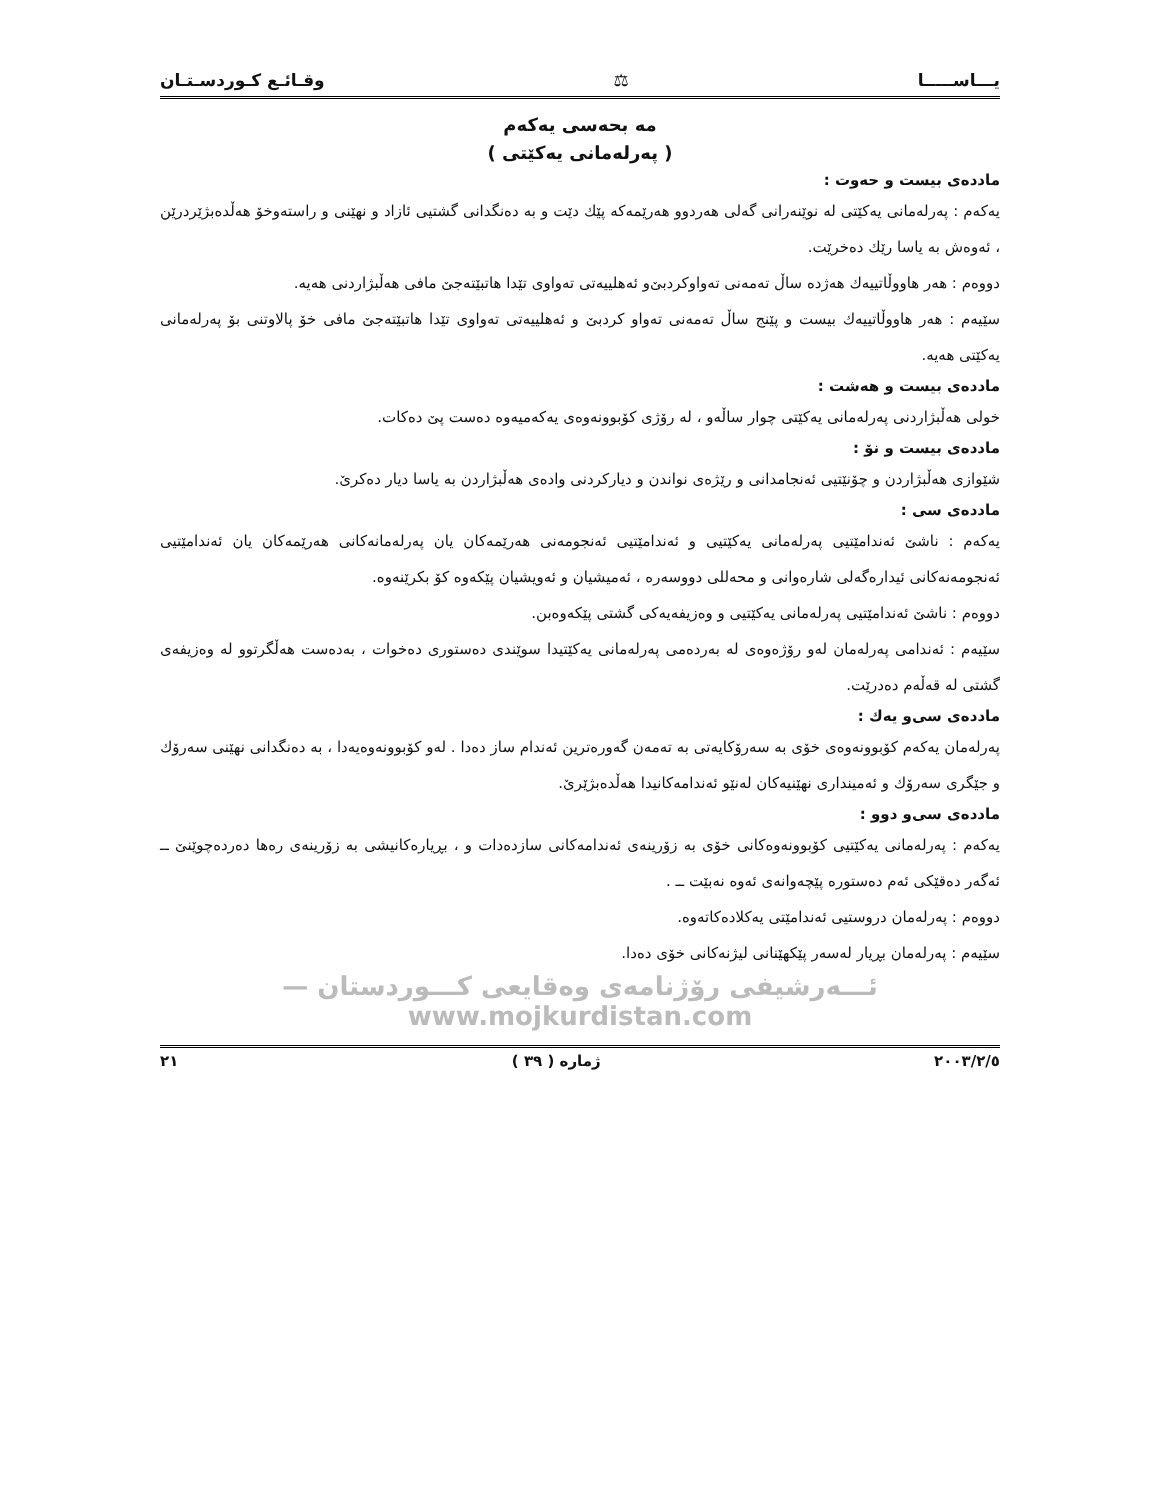يـــاســـــا ⚖ وقـائـع كـوردسـتـان
مه بحه‌سی یه‌که‌م
( په‌رله‌مانی یه‌کێتی )
مادده‌ی بیست و حه‌وت :
یه‌كه‌م : په‌رله‌مانی یه‌كێتی له‌ نوێنه‌رانی گه‌لی هه‌ردوو هه‌رێمه‌كه‌ پێك دێت و به‌ ده‌نگدانی گشتیی ئازاد و نهێنی و راسته‌وخۆ هه‌ڵده‌بژێردرێن ، ئه‌وه‌ش به‌ یاسا رێك ده‌خرێت.
دووه‌م : هه‌ر هاووڵاتییه‌ك هه‌ژده‌ ساڵ ته‌مه‌نی ته‌واوكردبێ‌و ئه‌هلییه‌تی ته‌واوی تێدا هاتبێته‌جێ مافی هه‌ڵبژاردنی هه‌یه‌.
سێیه‌م : هه‌ر هاووڵاتییه‌ك بیست و پێنج ساڵ ته‌مه‌نی ته‌واو كردبێ و ئه‌هلییه‌تی ته‌واوی تێدا هاتبێته‌جێ مافی خۆ پالاوتنی بۆ په‌رله‌مانی یه‌كێتی هه‌یه‌.
مادده‌ی بیست و هه‌شت :
خولی هه‌ڵبژاردنی په‌رله‌مانی یه‌كێتی چوار ساڵه‌و ، له‌ رۆژی كۆبوونه‌وه‌ی یه‌كه‌میه‌وه‌ ده‌ست پێ ده‌كات.
مادده‌ی بیست و نۆ :
شێوازی هه‌ڵبژاردن و چۆنێتیی ئه‌نجامدانی و رێژه‌ی نواندن و دیاركردنی واده‌ی هه‌ڵبژاردن به‌ یاسا دیار ده‌كرێ.
مادده‌ی سی :
یه‌كه‌م : ناشێ ئه‌ندامێتیی په‌رله‌مانی یه‌كێتیی و ئه‌ندامێتیی ئه‌نجومه‌نی هه‌رێمه‌كان یان په‌رله‌مانه‌كانی هه‌رێمه‌كان یان ئه‌ندامێتیی ئه‌نجومه‌نه‌كانی ئیداره‌گه‌لی شاره‌وانی و محه‌للی دووسه‌ره‌ ، ئه‌میشیان و ئه‌ویشیان پێكه‌وه‌ كۆ بكرێنه‌وه‌.
دووه‌م : ناشێ ئه‌ندامێتیی په‌رله‌مانی یه‌كێتیی و وه‌زیفه‌یه‌كی گشتی پێكه‌وه‌بن.
سێیه‌م : ئه‌ندامی په‌رله‌مان له‌و رۆژه‌وه‌ی له‌ به‌رده‌می په‌رله‌مانی یه‌كێتیدا سوێندی ده‌ستوری ده‌خوات ، به‌ده‌ست هه‌ڵگرتوو له‌ وه‌زیفه‌ی گشتی له‌ قه‌ڵه‌م ده‌درێت.
مادده‌ی سی‌و یه‌ك :
په‌رله‌مان یه‌كه‌م كۆبوونه‌وه‌ی خۆی به‌ سه‌رۆكایه‌تی به‌ ته‌مه‌ن گه‌وره‌ترین ئه‌ندام ساز ده‌دا . له‌و كۆبوونه‌وه‌یه‌دا ، به‌ ده‌نگدانی نهێنی سه‌رۆك و جێگری سه‌رۆك و ئه‌میندارى نهێنیه‌كان له‌نێو ئه‌ندامه‌كانیدا هه‌ڵده‌بژێرێ.
مادده‌ی سی‌و دوو :
یه‌كه‌م : په‌رله‌مانی یه‌كێتیی كۆبوونه‌وه‌كانی خۆی به‌ زۆرینه‌ی ئه‌ندامه‌كانی سازده‌دات و ، بڕیاره‌كانیشی به‌ زۆرینه‌ی ره‌ها ده‌رده‌چوێنێ ــ ئه‌گه‌ر ده‌قێكی ئه‌م ده‌ستوره‌ پێچه‌وانه‌ی ئه‌وه‌ نه‌بێت ــ .
دووه‌م : په‌رله‌مان دروستیی ئه‌ندامێتی یه‌كلاده‌كاته‌وه‌.
سێیه‌م : په‌رله‌مان بڕیار له‌سه‌ر پێكهێنانی لیژنه‌كانی خۆی ده‌دا.
ئـــه‌رشیفی رۆژنامه‌ی وه‌قایعی كـــوردستان — www.mojkurdistan.com
٢٠٠٣/٢/٥ ژماره ( ٣٩ ) ٢١